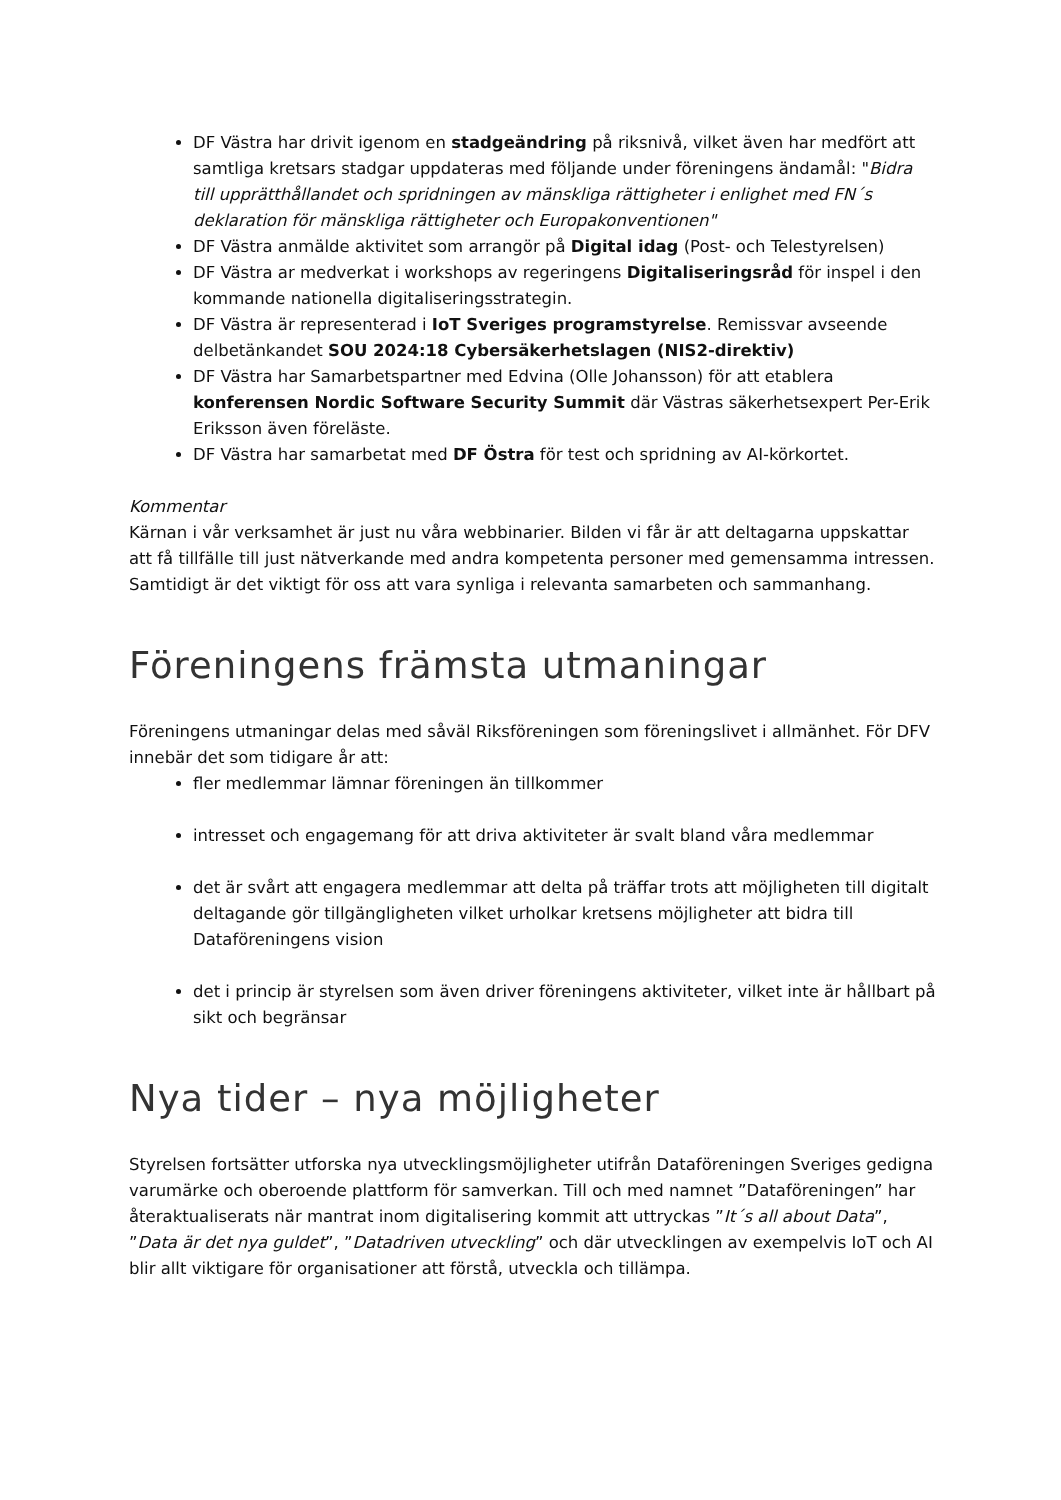DF Västra har drivit igenom en stadgeändring på riksnivå, vilket även har medfört att samtliga kretsars stadgar uppdateras med följande under föreningens ändamål: "Bidra till upprätthållandet och spridningen av mänskliga rättigheter i enlighet med FN´s deklaration för mänskliga rättigheter och Europakonventionen"
DF Västra anmälde aktivitet som arrangör på Digital idag (Post- och Telestyrelsen)
DF Västra ar medverkat i workshops av regeringens Digitaliseringsråd för inspel i den kommande nationella digitaliseringsstrategin.
DF Västra är representerad i IoT Sveriges programstyrelse. Remissvar avseende delbetänkandet SOU 2024:18 Cybersäkerhetslagen (NIS2-direktiv)
DF Västra har Samarbetspartner med Edvina (Olle Johansson) för att etablera konferensen Nordic Software Security Summit där Västras säkerhetsexpert Per-Erik Eriksson även föreläste.
DF Västra har samarbetat med DF Östra för test och spridning av AI-körkortet.
Kommentar
Kärnan i vår verksamhet är just nu våra webbinarier. Bilden vi får är att deltagarna uppskattar att få tillfälle till just nätverkande med andra kompetenta personer med gemensamma intressen. Samtidigt är det viktigt för oss att vara synliga i relevanta samarbeten och sammanhang.
Föreningens främsta utmaningar
Föreningens utmaningar delas med såväl Riksföreningen som föreningslivet i allmänhet. För DFV innebär det som tidigare år att:
fler medlemmar lämnar föreningen än tillkommer
intresset och engagemang för att driva aktiviteter är svalt bland våra medlemmar
det är svårt att engagera medlemmar att delta på träffar trots att möjligheten till digitalt deltagande gör tillgängligheten vilket urholkar kretsens möjligheter att bidra till Dataföreningens vision
det i princip är styrelsen som även driver föreningens aktiviteter, vilket inte är hållbart på sikt och begränsar
Nya tider – nya möjligheter
Styrelsen fortsätter utforska nya utvecklingsmöjligheter utifrån Dataföreningen Sveriges gedigna varumärke och oberoende plattform för samverkan. Till och med namnet ”Dataföreningen” har återaktualiserats när mantrat inom digitalisering kommit att uttryckas ”It´s all about Data”, ”Data är det nya guldet”, ”Datadriven utveckling” och där utvecklingen av exempelvis IoT och AI blir allt viktigare för organisationer att förstå, utveckla och tillämpa.